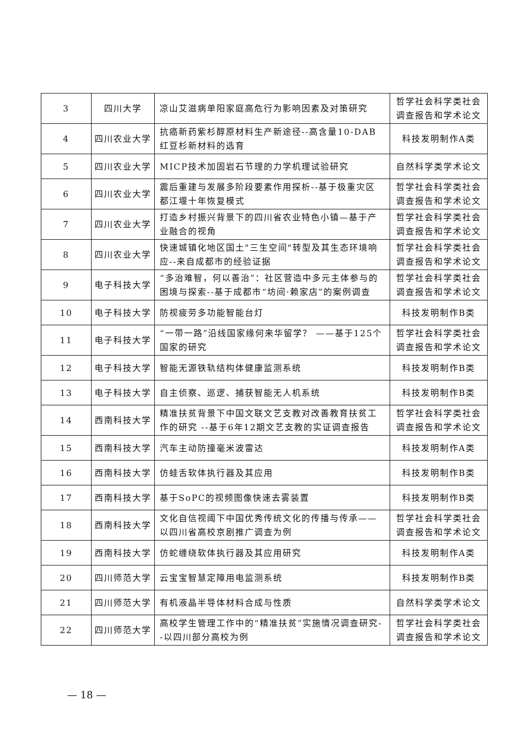| 3 | 四川大学 | 凉山艾滋病单阳家庭高危行为影响因素及对策研究 | 哲学社会科学类社会调查报告和学术论文 |
| 4 | 四川农业大学 | 抗癌新药紫杉醇原材料生产新途径--高含量10-DAB红豆杉新材料的选育 | 科技发明制作A类 |
| 5 | 四川农业大学 | MICP技术加固岩石节理的力学机理试验研究 | 自然科学类学术论文 |
| 6 | 四川农业大学 | 震后重建与发展多阶段要素作用探析--基于极重灾区都江堰十年恢复模式 | 哲学社会科学类社会调查报告和学术论文 |
| 7 | 四川农业大学 | 打造乡村振兴背景下的四川省农业特色小镇—基于产业融合的视角 | 哲学社会科学类社会调查报告和学术论文 |
| 8 | 四川农业大学 | 快速城镇化地区国土"三生空间"转型及其生态环境响应--来自成都市的经验证据 | 哲学社会科学类社会调查报告和学术论文 |
| 9 | 电子科技大学 | “多治难智，何以善治”：社区营造中多元主体参与的困境与探索--基于成都市“坊间·赖家店”的案例调查 | 哲学社会科学类社会调查报告和学术论文 |
| 10 | 电子科技大学 | 防视疲劳多功能智能台灯 | 科技发明制作B类 |
| 11 | 电子科技大学 | “一带一路”沿线国家缘何来华留学？ ——基于125个国家的研究 | 哲学社会科学类社会调查报告和学术论文 |
| 12 | 电子科技大学 | 智能无源铁轨结构体健康监测系统 | 科技发明制作B类 |
| 13 | 电子科技大学 | 自主侦察、巡逻、捕获智能无人机系统 | 科技发明制作B类 |
| 14 | 西南科技大学 | 精准扶贫背景下中国文联文艺支教对改善教育扶贫工作的研究 --基于6年12期文艺支教的实证调查报告 | 哲学社会科学类社会调查报告和学术论文 |
| 15 | 西南科技大学 | 汽车主动防撞毫米波雷达 | 科技发明制作A类 |
| 16 | 西南科技大学 | 仿蛙舌软体执行器及其应用 | 科技发明制作B类 |
| 17 | 西南科技大学 | 基于SoPC的视频图像快速去雾装置 | 科技发明制作B类 |
| 18 | 西南科技大学 | 文化自信视阈下中国优秀传统文化的传播与传承——以四川省高校京剧推广调查为例 | 哲学社会科学类社会调查报告和学术论文 |
| 19 | 西南科技大学 | 仿蛇缠绕软体执行器及其应用研究 | 科技发明制作A类 |
| 20 | 四川师范大学 | 云宝宝智慧定障用电监测系统 | 科技发明制作B类 |
| 21 | 四川师范大学 | 有机液晶半导体材料合成与性质 | 自然科学类学术论文 |
| 22 | 四川师范大学 | 高校学生管理工作中的“精准扶贫”实施情况调查研究--以四川部分高校为例 | 哲学社会科学类社会调查报告和学术论文 |
— 18 —